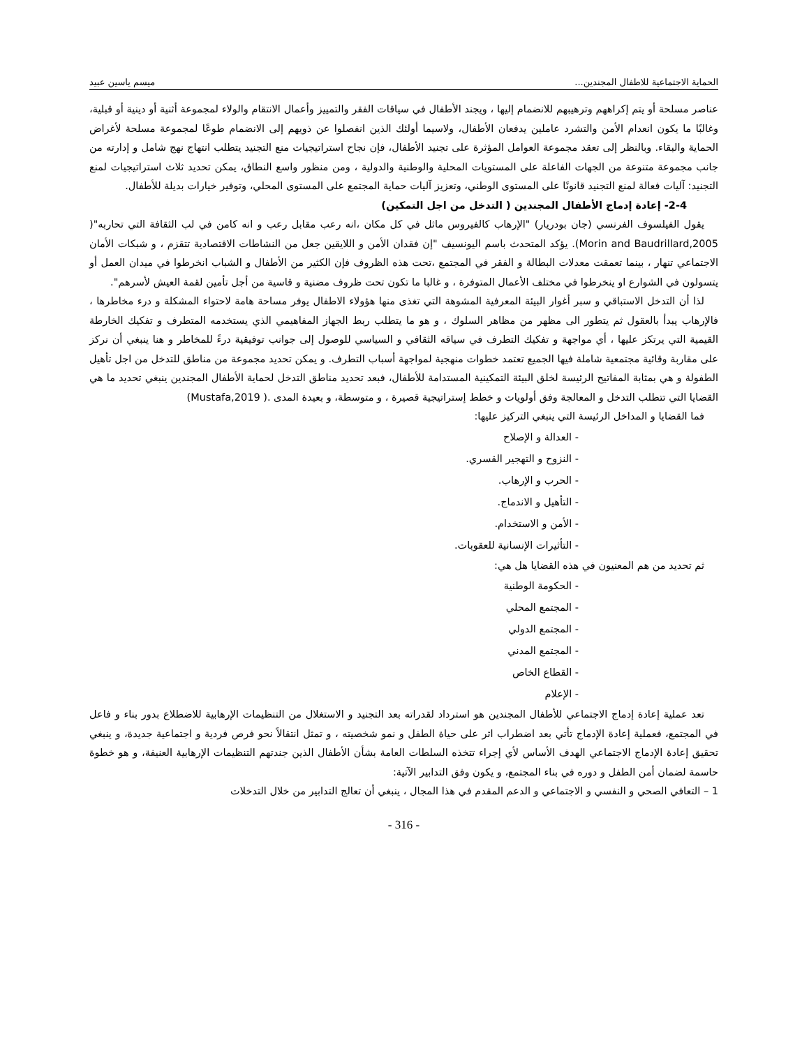الحماية الاجتماعية للاطفال المجندين... ميسم ياسين عبيد
عناصر مسلحة أو يتم إكراههم وترهيبهم للانضمام إليها ، ويجند الأطفال في سياقات الفقر والتمييز وأعمال الانتقام والولاء لمجموعة أثنية أو دينية أو قبلية، وغالبًا ما يكون انعدام الأمن والتشرد عاملين يدفعان الأطفال، ولاسيما أولئك الذين انفصلوا عن ذويهم إلى الانضمام طوعًا لمجموعة مسلحة لأغراض الحماية والبقاء. وبالنظر إلى تعقد مجموعة العوامل المؤثرة على تجنيد الأطفال، فإن نجاح استراتيجيات منع التجنيد يتطلب انتهاج نهج شامل و إدارته من جانب مجموعة متنوعة من الجهات الفاعلة على المستويات المحلية والوطنية والدولية ، ومن منظور واسع النطاق، يمكن تحديد ثلاث استراتيجيات لمنع التجنيد: آليات فعالة لمنع التجنيد قانونًا على المستوى الوطني، وتعزيز آليات حماية المجتمع على المستوى المحلي، وتوفير خيارات بديلة للأطفال.
2-4- إعادة إدماج الأطفال المجندين ( التدخل من اجل التمكين)
يقول الفيلسوف الفرنسي (جان بودريار) "الإرهاب كالفيروس ماثل في كل مكان ،انه رعب مقابل رعب و انه كامن في لب الثقافة التي تحاربه"( Morin and Baudrillard,2005). يؤكد المتحدث باسم اليونسيف "إن فقدان الأمن و اللايقين جعل من النشاطات الاقتصادية تتقزم ، و شبكات الأمان الاجتماعي تنهار ، بينما تعمقت معدلات البطالة و الفقر في المجتمع ،تحت هذه الظروف فإن الكثير من الأطفال و الشباب انخرطوا في ميدان العمل أو يتسولون في الشوارع او ينخرطوا في مختلف الأعمال المتوفرة ، و غالبا ما تكون تحت ظروف مضنية و قاسية من أجل تأمين لقمة العيش لأسرهم".
لذا أن التدخل الاستباقي و سبر أغوار البيئة المعرفية المشوهة التي تغذى منها هؤولاء الاطفال يوفر مساحة هامة لاحتواء المشكلة و درء مخاطرها ، فالإرهاب يبدأ بالعقول ثم يتطور الى مظهر من مظاهر السلوك ، و هو ما يتطلب ربط الجهاز المفاهيمي الذي يستخدمه المتطرف و تفكيك الخارطة القيمية التي يرتكز عليها ، أي مواجهة و تفكيك التطرف في سياقه الثقافي و السياسي للوصول إلى جوانب توفيقية درءً للمخاطر و هنا ينبغي أن نركز على مقاربة وقائية مجتمعية شاملة فيها الجميع تعتمد خطوات منهجية لمواجهة أسباب التطرف. و يمكن تحديد مجموعة من مناطق للتدخل من اجل تأهيل الطفولة و هي بمثابة المفاتيح الرئيسة لخلق البيئة التمكينية المستدامة للأطفال، فبعد تحديد مناطق التدخل لحماية الأطفال المجندين ينبغي تحديد ما هي القضايا التي تتطلب التدخل و المعالجة وفق أولويات و خطط إستراتيجية قصيرة ، و متوسطة، و بعيدة المدى .( Mustafa,2019)
فما القضايا و المداخل الرئيسة التي ينبغي التركيز عليها:
- العدالة و الإصلاح
- النزوح و التهجير القسري.
- الحرب و الإرهاب.
- التأهيل و الاندماج.
- الأمن و الاستخدام.
- التأثيرات الإنسانية للعقوبات.
ثم تحديد من هم المعنيون في هذه القضايا هل هي:
- الحكومة الوطنية
- المجتمع المحلي
- المجتمع الدولي
- المجتمع المدني
- القطاع الخاص
- الإعلام
تعد عملية إعادة إدماج الاجتماعي للأطفال المجندين هو استرداد لقدراته بعد التجنيد و الاستغلال من التنظيمات الإرهابية للاضطلاع بدور بناء و فاعل في المجتمع، فعملية إعادة الإدماج تأتي بعد اضطراب اثر على حياة الطفل و نمو شخصيته ، و تمثل انتقالاً نحو فرص فردية و اجتماعية جديدة، و ينبغي تحقيق إعادة الإدماج الاجتماعي الهدف الأساس لأي إجراء تتخذه السلطات العامة بشأن الأطفال الذين جندتهم التنظيمات الإرهابية العنيفة، و هو خطوة حاسمة لضمان أمن الطفل و دوره في بناء المجتمع، و يكون وفق التدابير الآتية:
1 – التعافي الصحي و النفسي و الاجتماعي و الدعم المقدم في هذا المجال ، ينبغي أن تعالج التدابير من خلال التدخلات
- 316 -